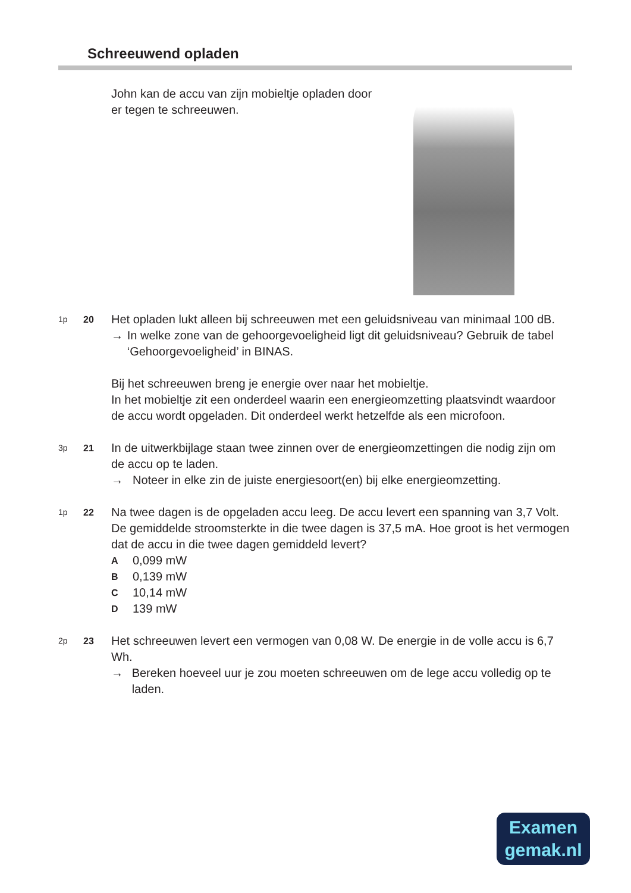Schreeuwend opladen
John kan de accu van zijn mobieltje opladen door er tegen te schreeuwen.
1p 20
Het opladen lukt alleen bij schreeuwen met een geluidsniveau van minimaal 100 dB.
→ In welke zone van de gehoorgevoeligheid ligt dit geluidsniveau? Gebruik de tabel ‘Gehoorgevoeligheid’ in BINAS.
Bij het schreeuwen breng je energie over naar het mobieltje.
In het mobieltje zit een onderdeel waarin een energieomzetting plaatsvindt waardoor de accu wordt opgeladen. Dit onderdeel werkt hetzelfde als een microfoon.
3p 21
In de uitwerkbijlage staan twee zinnen over de energieomzettingen die nodig zijn om de accu op te laden.
→ Noteer in elke zin de juiste energiesoort(en) bij elke energieomzetting.
1p 22
Na twee dagen is de opgeladen accu leeg. De accu levert een spanning van 3,7 Volt. De gemiddelde stroomsterkte in die twee dagen is 37,5 mA. Hoe groot is het vermogen dat de accu in die twee dagen gemiddeld levert?
A 0,099 mW
B 0,139 mW
C 10,14 mW
D 139 mW
2p 23
Het schreeuwen levert een vermogen van 0,08 W. De energie in de volle accu is 6,7 Wh.
→ Bereken hoeveel uur je zou moeten schreeuwen om de lege accu volledig op te laden.
Examen
gemak.nl